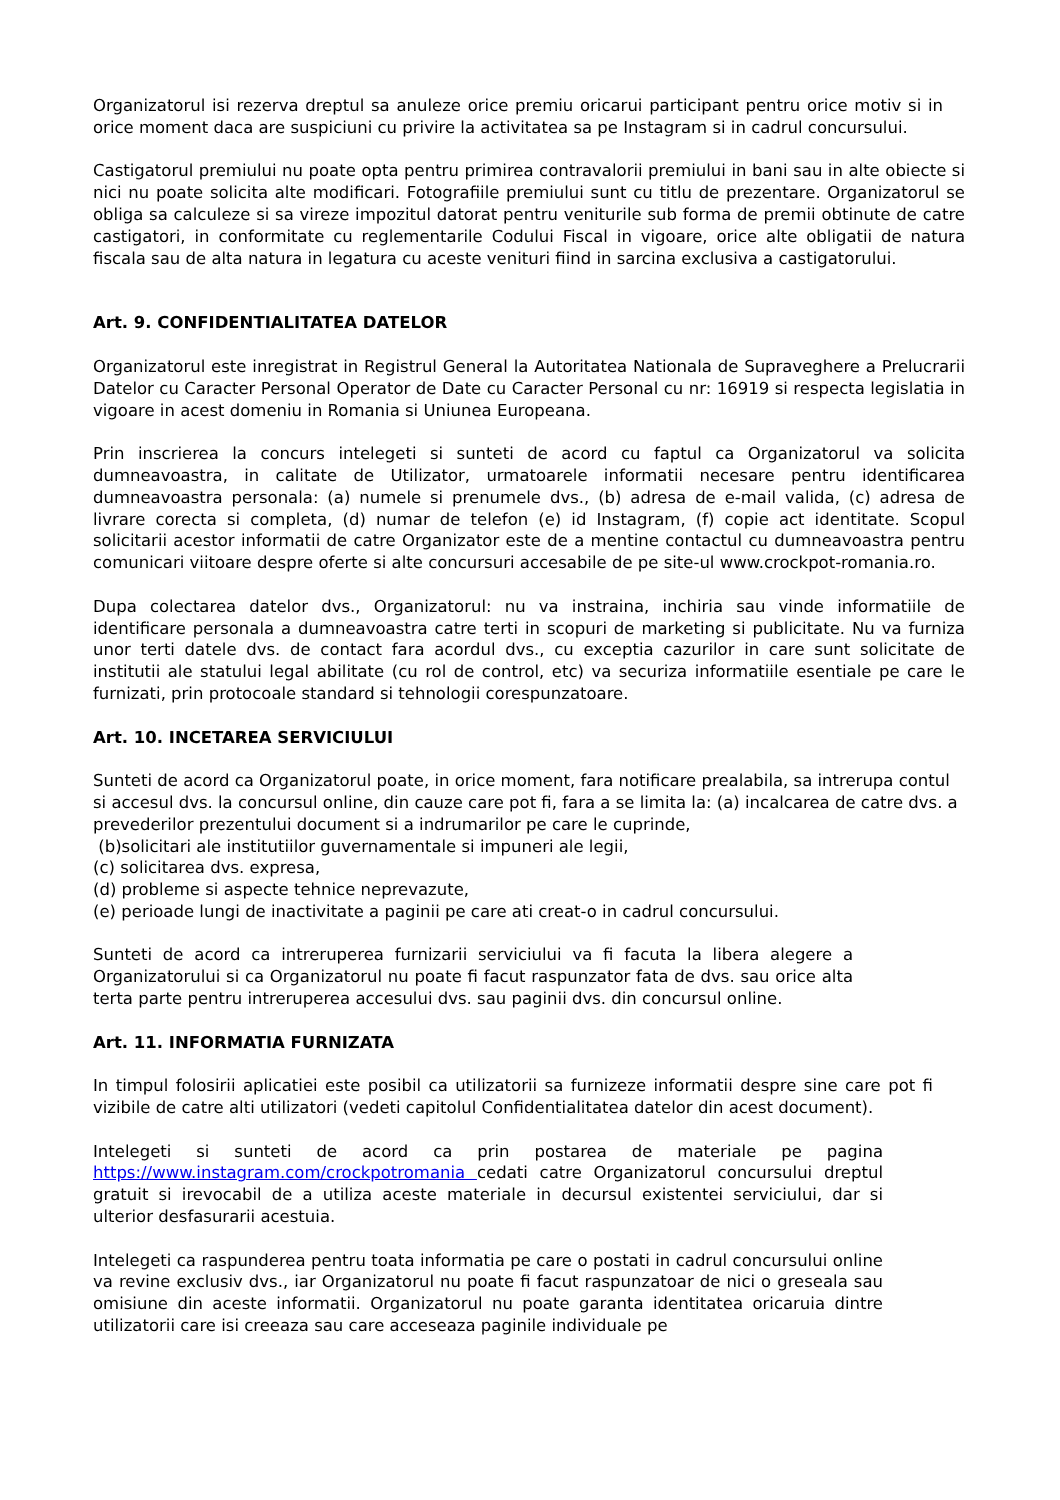Organizatorul isi rezerva dreptul sa anuleze orice premiu oricarui participant pentru orice motiv si in orice moment daca are suspiciuni cu privire la activitatea sa pe Instagram si in cadrul concursului.
Castigatorul premiului nu poate opta pentru primirea contravalorii premiului in bani sau in alte obiecte si nici nu poate solicita alte modificari. Fotografiile premiului sunt cu titlu de prezentare. Organizatorul se obliga sa calculeze si sa vireze impozitul datorat pentru veniturile sub forma de premii obtinute de catre castigatori, in conformitate cu reglementarile Codului Fiscal in vigoare, orice alte obligatii de natura fiscala sau de alta natura in legatura cu aceste venituri fiind in sarcina exclusiva a castigatorului.
Art. 9. CONFIDENTIALITATEA DATELOR
Organizatorul este inregistrat in Registrul General la Autoritatea Nationala de Supraveghere a Prelucrarii Datelor cu Caracter Personal Operator de Date cu Caracter Personal cu nr: 16919 si respecta legislatia in vigoare in acest domeniu in Romania si Uniunea Europeana.
Prin inscrierea la concurs intelegeti si sunteti de acord cu faptul ca Organizatorul va solicita dumneavoastra, in calitate de Utilizator, urmatoarele informatii necesare pentru identificarea dumneavoastra personala: (a) numele si prenumele dvs., (b) adresa de e-mail valida, (c) adresa de livrare corecta si completa, (d) numar de telefon (e) id Instagram, (f) copie act identitate. Scopul solicitarii acestor informatii de catre Organizator este de a mentine contactul cu dumneavoastra pentru comunicari viitoare despre oferte si alte concursuri accesabile de pe site-ul www.crockpot-romania.ro.
Dupa colectarea datelor dvs., Organizatorul: nu va instraina, inchiria sau vinde informatiile de identificare personala a dumneavoastra catre terti in scopuri de marketing si publicitate. Nu va furniza unor terti datele dvs. de contact fara acordul dvs., cu exceptia cazurilor in care sunt solicitate de institutii ale statului legal abilitate (cu rol de control, etc) va securiza informatiile esentiale pe care le furnizati, prin protocoale standard si tehnologii corespunzatoare.
Art. 10. INCETAREA SERVICIULUI
Sunteti de acord ca Organizatorul poate, in orice moment, fara notificare prealabila, sa intrerupa contul si accesul dvs. la concursul online, din cauze care pot fi, fara a se limita la: (a) incalcarea de catre dvs. a prevederilor prezentului document si a indrumarilor pe care le cuprinde,
(b)solicitari ale institutiilor guvernamentale si impuneri ale legii,
(c) solicitarea dvs. expresa,
(d) probleme si aspecte tehnice neprevazute,
(e) perioade lungi de inactivitate a paginii pe care ati creat-o in cadrul concursului.
Sunteti de acord ca intreruperea furnizarii serviciului va fi facuta la libera alegere a Organizatorului si ca Organizatorul nu poate fi facut raspunzator fata de dvs. sau orice alta terta parte pentru intreruperea accesului dvs. sau paginii dvs. din concursul online.
Art. 11. INFORMATIA FURNIZATA
In timpul folosirii aplicatiei este posibil ca utilizatorii sa furnizeze informatii despre sine care pot fi vizibile de catre alti utilizatori (vedeti capitolul Confidentialitatea datelor din acest document).
Intelegeti si sunteti de acord ca prin postarea de materiale pe pagina https://www.instagram.com/crockpotromania cedati catre Organizatorul concursului dreptul gratuit si irevocabil de a utiliza aceste materiale in decursul existentei serviciului, dar si ulterior desfasurarii acestuia.
Intelegeti ca raspunderea pentru toata informatia pe care o postati in cadrul concursului online va revine exclusiv dvs., iar Organizatorul nu poate fi facut raspunzatoar de nici o greseala sau omisiune din aceste informatii. Organizatorul nu poate garanta identitatea oricaruia dintre utilizatorii care isi creeaza sau care acceseaza paginile individuale pe